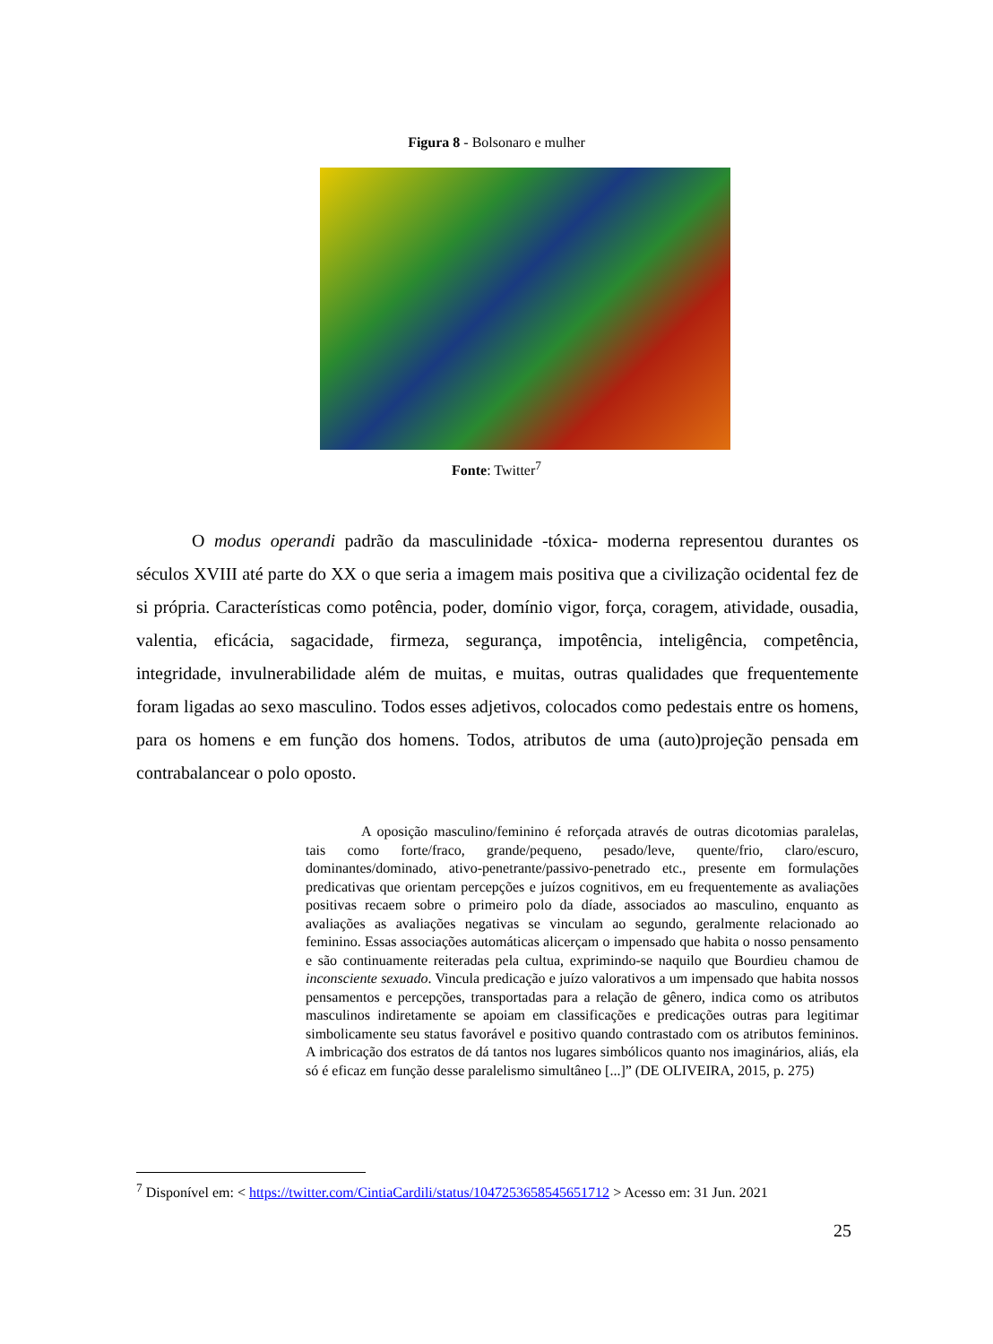Figura 8 - Bolsonaro e mulher
Fonte: Twitter<sup>7</sup>
O modus operandi padrão da masculinidade -tóxica- moderna representou durantes os séculos XVIII até parte do XX o que seria a imagem mais positiva que a civilização ocidental fez de si própria. Características como potência, poder, domínio vigor, força, coragem, atividade, ousadia, valentia, eficácia, sagacidade, firmeza, segurança, impotência, inteligência, competência, integridade, invulnerabilidade além de muitas, e muitas, outras qualidades que frequentemente foram ligadas ao sexo masculino. Todos esses adjetivos, colocados como pedestais entre os homens, para os homens e em função dos homens. Todos, atributos de uma (auto)projeção pensada em contrabalancear o polo oposto.
A oposição masculino/feminino é reforçada através de outras dicotomias paralelas, tais como forte/fraco, grande/pequeno, pesado/leve, quente/frio, claro/escuro, dominantes/dominado, ativo-penetrante/passivo-penetrado etc., presente em formulações predicativas que orientam percepções e juízos cognitivos, em eu frequentemente as avaliações positivas recaem sobre o primeiro polo da díade, associados ao masculino, enquanto as avaliações as avaliações negativas se vinculam ao segundo, geralmente relacionado ao feminino. Essas associações automáticas alicerçam o impensado que habita o nosso pensamento e são continuamente reiteradas pela cultua, exprimindo-se naquilo que Bourdieu chamou de inconsciente sexuado. Vincula predicação e juízo valorativos a um impensado que habita nossos pensamentos e percepções, transportadas para a relação de gênero, indica como os atributos masculinos indiretamente se apoiam em classificações e predicações outras para legitimar simbolicamente seu status favorável e positivo quando contrastado com os atributos femininos. A imbricação dos estratos de dá tantos nos lugares simbólicos quanto nos imaginários, aliás, ela só é eficaz em função desse paralelismo simultâneo [...]” (DE OLIVEIRA, 2015, p. 275)
<sup>7</sup> Disponível em: < https://twitter.com/CintiaCardili/status/1047253658545651712 > Acesso em: 31 Jun. 2021
25